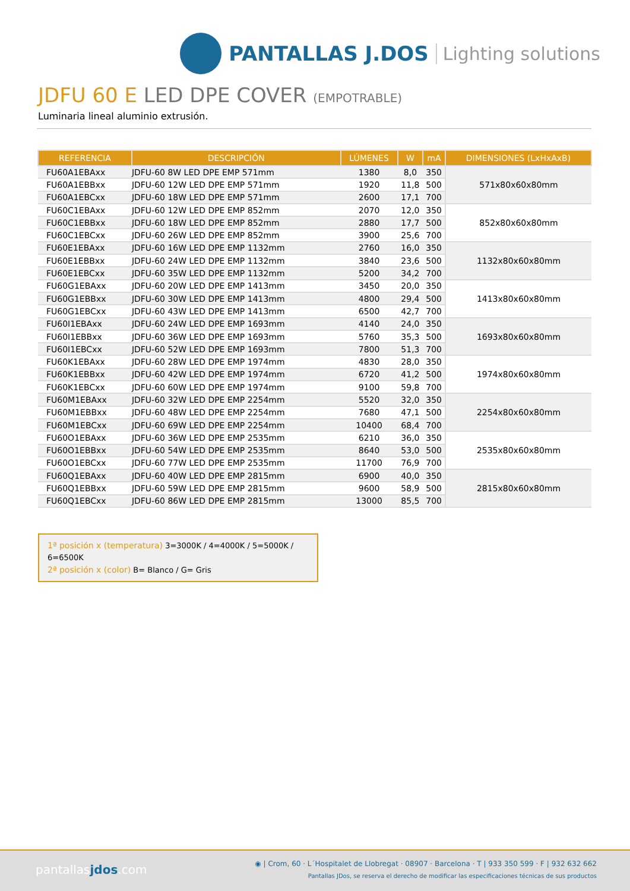PANTALLAS J.DOS Lighting solutions
JDFU 60 E LED DPE COVER (EMPOTRABLE)
Luminaria lineal aluminio extrusión.
| REFERENCIA | DESCRIPCIÓN | LÚMENES | W | mA | DIMENSIONES (LxHxAxB) |
| --- | --- | --- | --- | --- | --- |
| FU60A1EBAxx | JDFU-60 8W LED DPE EMP 571mm | 1380 | 8,0 | 350 | 571x80x60x80mm |
| FU60A1EBBxx | JDFU-60 12W LED DPE EMP 571mm | 1920 | 11,8 | 500 | |
| FU60A1EBCxx | JDFU-60 18W LED DPE EMP 571mm | 2600 | 17,1 | 700 | |
| FU60C1EBAxx | JDFU-60 12W LED DPE EMP 852mm | 2070 | 12,0 | 350 | 852x80x60x80mm |
| FU60C1EBBxx | JDFU-60 18W LED DPE EMP 852mm | 2880 | 17,7 | 500 | |
| FU60C1EBCxx | JDFU-60 26W LED DPE EMP 852mm | 3900 | 25,6 | 700 | |
| FU60E1EBAxx | JDFU-60 16W LED DPE EMP 1132mm | 2760 | 16,0 | 350 | 1132x80x60x80mm |
| FU60E1EBBxx | JDFU-60 24W LED DPE EMP 1132mm | 3840 | 23,6 | 500 | |
| FU60E1EBCxx | JDFU-60 35W LED DPE EMP 1132mm | 5200 | 34,2 | 700 | |
| FU60G1EBAxx | JDFU-60 20W LED DPE EMP 1413mm | 3450 | 20,0 | 350 | 1413x80x60x80mm |
| FU60G1EBBxx | JDFU-60 30W LED DPE EMP 1413mm | 4800 | 29,4 | 500 | |
| FU60G1EBCxx | JDFU-60 43W LED DPE EMP 1413mm | 6500 | 42,7 | 700 | |
| FU60I1EBAxx | JDFU-60 24W LED DPE EMP 1693mm | 4140 | 24,0 | 350 | 1693x80x60x80mm |
| FU60I1EBBxx | JDFU-60 36W LED DPE EMP 1693mm | 5760 | 35,3 | 500 | |
| FU60I1EBCxx | JDFU-60 52W LED DPE EMP 1693mm | 7800 | 51,3 | 700 | |
| FU60K1EBAxx | JDFU-60 28W LED DPE EMP 1974mm | 4830 | 28,0 | 350 | 1974x80x60x80mm |
| FU60K1EBBxx | JDFU-60 42W LED DPE EMP 1974mm | 6720 | 41,2 | 500 | |
| FU60K1EBCxx | JDFU-60 60W LED DPE EMP 1974mm | 9100 | 59,8 | 700 | |
| FU60M1EBAxx | JDFU-60 32W LED DPE EMP 2254mm | 5520 | 32,0 | 350 | 2254x80x60x80mm |
| FU60M1EBBxx | JDFU-60 48W LED DPE EMP 2254mm | 7680 | 47,1 | 500 | |
| FU60M1EBCxx | JDFU-60 69W LED DPE EMP 2254mm | 10400 | 68,4 | 700 | |
| FU60O1EBAxx | JDFU-60 36W LED DPE EMP 2535mm | 6210 | 36,0 | 350 | 2535x80x60x80mm |
| FU60O1EBBxx | JDFU-60 54W LED DPE EMP 2535mm | 8640 | 53,0 | 500 | |
| FU60O1EBCxx | JDFU-60 77W LED DPE EMP 2535mm | 11700 | 76,9 | 700 | |
| FU60Q1EBAxx | JDFU-60 40W LED DPE EMP 2815mm | 6900 | 40,0 | 350 | 2815x80x60x80mm |
| FU60Q1EBBxx | JDFU-60 59W LED DPE EMP 2815mm | 9600 | 58,9 | 500 | |
| FU60Q1EBCxx | JDFU-60 86W LED DPE EMP 2815mm | 13000 | 85,5 | 700 | |
1ª posición x (temperatura) 3=3000K / 4=4000K / 5=5000K / 6=6500K
2ª posición x (color) B= Blanco / G= Gris
pantallasjdos.com
◉ | Crom, 60 · L´Hospitalet de Llobregat · 08907 · Barcelona · T | 933 350 599 · F | 932 632 662
Pantallas JDos, se reserva el derecho de modificar las especificaciones técnicas de sus productos